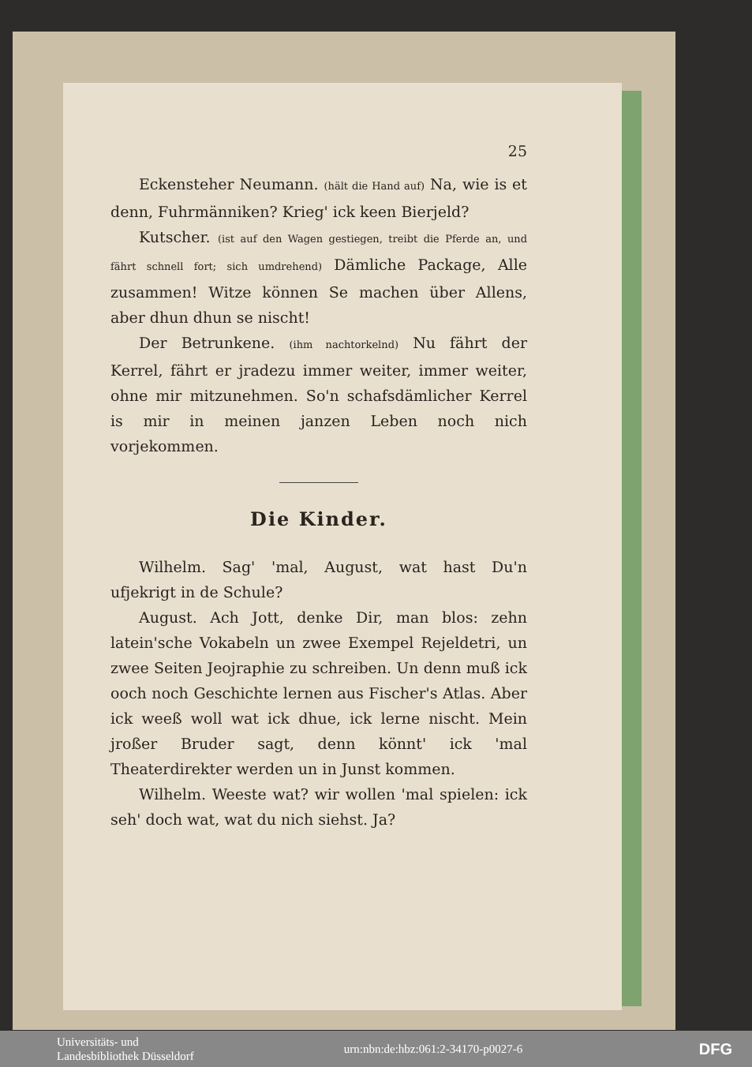25
Eckensteher Neumann. (hält die Hand auf) Na, wie is et denn, Fuhrmänniken? Krieg' ick keen Bierjeld?
Kutscher. (ist auf den Wagen gestiegen, treibt die Pferde an, und fährt schnell fort; sich umdrehend) Dämliche Package, Alle zusammen! Witze können Se machen über Allens, aber dhun dhun se nischt!
Der Betrunkene. (ihm nachtorkelnd) Nu fährt der Kerrel, fährt er jradezu immer weiter, immer weiter, ohne mir mitzunehmen. So'n schafsdämlicher Kerrel is mir in meinen janzen Leben noch nich vorjekommen.
Die Kinder.
Wilhelm. Sag' 'mal, August, wat hast Du'n ufjekrigt in de Schule?
August. Ach Jott, denke Dir, man blos: zehn latein'sche Vokabeln un zwee Exempel Rejeldetri, un zwee Seiten Jeojraphie zu schreiben. Un denn muß ick ooch noch Geschichte lernen aus Fischer's Atlas. Aber ick weeß woll wat ick dhue, ick lerne nischt. Mein jroßer Bruder sagt, denn könnt' ick 'mal Theaterdirekter werden un in Junst kommen.
Wilhelm. Weeste wat? wir wollen 'mal spielen: ick seh' doch wat, wat du nich siehst. Ja?
Universitäts- und
Landesbibliothek Düsseldorf
urn:nbn:de:hbz:061:2-34170-p0027-6
DFG